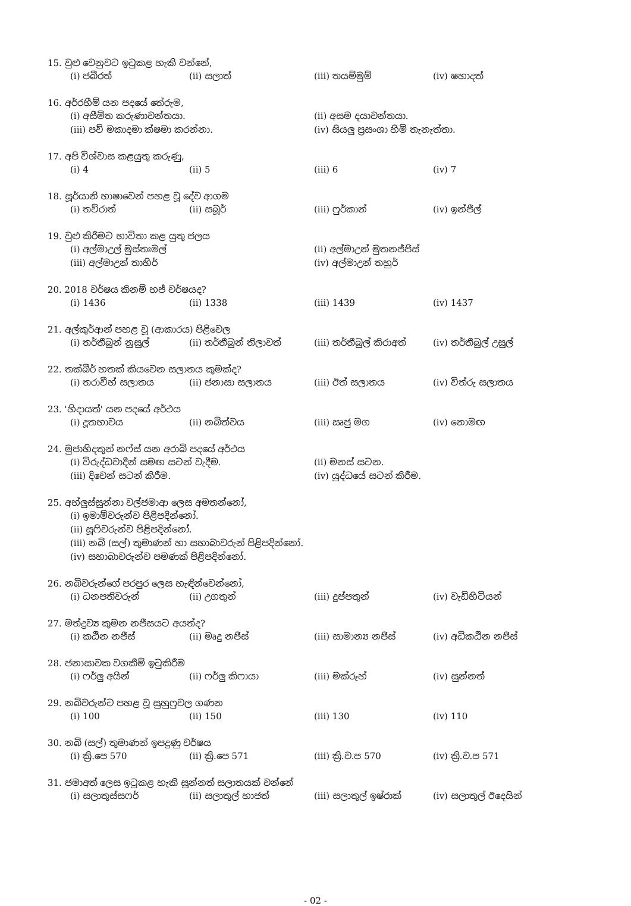15. වුළු වෙනුවට ඉටුකළ හැකි වන්නේ,
(i) ජබීරත් (ii) සලාත් (iii) තයම්මුම් (iv) ෂහාදත්
16. අර්රහීම් යන පදයේ තේරුම,
(i) අසීමිත කරුණාවන්තයා. (ii) අසම දයාවන්තයා.
(iii) පව් මකාදමා ක්ෂමා කරන්නා. (iv) සියලු ප්‍රසංශා හිමි තැනැත්තා.
17. අපි විශ්වාස කළයුතු කරුණු,
(i) 4 (ii) 5 (iii) 6 (iv) 7
18. සූර්යානි භාෂාවෙන් පහළ වූ දේව ආගම
(i) තව්රාත් (ii) සබූර් (iii) ෆුර්කාන් (iv) ඉන්ජීල්
19. වුළු කිරීමට භාවිතා කළ යුතු ජලය
(i) අල්මාඋල් මුස්තඃමල් (ii) අල්මාඋන් මුතනජ්ජිස්
(iii) අල්මාඋන් තාහිර් (iv) අල්මාඋන් තහුර්
20. 2018 වර්ෂය කිනම් හජ් වර්ෂයද?
(i) 1436 (ii) 1338 (iii) 1439 (iv) 1437
21. අල්කුර්ආන් පහළ වූ (ආකාරය) පිළිවෙල
(i) තර්තීබුන් නුසුල් (ii) තර්තීබුන් තිලාවත් (iii) තර්තීබුල් කිරාඅත් (iv) තර්තීබුල් උසුල්
22. තක්බීර් හතක් කියවෙන සලාතය කුමක්ද?
(i) තරාවීහ් සලාතය (ii) ජනාසා සලාතය (iii) ඊත් සලාතය (iv) විත්රු සලාතය
23. 'හිදායත්' යන පදයේ අර්ථය
(i) දූතභාවය (ii) නබිත්වය (iii) ඍජු මග (iv) නොමඟ
24. මුජාහිදතුන් නෆ්ස් යන අරාබි පදයේ අර්ථය
(i) විරුද්ධවාදීන් සමඟ සටන් වැදීම. (ii) මනස් සටන.
(iii) දිවෙන් සටන් කිරීම. (iv) යුද්ධයේ සටන් කිරීම.
25. අහ්ලුස්සුන්නා වල්ජමාආ ලෙස අමතන්නෝ,
(i) ඉමාම්වරුන්ව පිළිපදින්නෝ.
(ii) සූෆිවරුන්ව පිළිපදින්නෝ.
(iii) නබි (සල්) තුමාණන් හා සහාබාවරුන් පිළිපදින්නෝ.
(iv) සහාබාවරුන්ව පමණක් පිළිපදින්නෝ.
26. නබිවරුන්ගේ පරපුර ලෙස හැඳින්වෙන්නෝ,
(i) ධනපතිවරුන් (ii) උගතුන් (iii) දුප්පතුන් (iv) වැඩිහිටියන්
27. මත්ද්‍රව්‍ය කුමන නජීසයට අයත්ද?
(i) කඨින නජීස් (ii) මෘදු නජීස් (iii) සාමාන්‍ය නජීස් (iv) අධිකඨින නජීස්
28. ජනාසාවක වගකීම් ඉටුකිරීම
(i) ෆර්ලු අයින් (ii) ෆර්ලු කිෆායා (iii) මක්රූහ් (iv) සුන්නත්
29. නබිවරුන්ට පහළ වූ සුහුෆුවල ගණන
(i) 100 (ii) 150 (iii) 130 (iv) 110
30. නබි (සල්) තුමාණන් ඉපදුණු වර්ෂය
(i) ක්‍රි.පෙ 570 (ii) ක්‍රි.පෙ 571 (iii) ක්‍රි.ව.ප 570 (iv) ක්‍රි.ව.ප 571
31. ජමාඅත් ලෙස ඉටුකළ හැකි සුන්නත් සලාතයක් වන්නේ
(i) සලාතුස්සෆර් (ii) සලාතුල් හාජත් (iii) සලාතුල් ඉෂ්රාක් (iv) සලාතුල් ඊදෙයින්
- 02 -